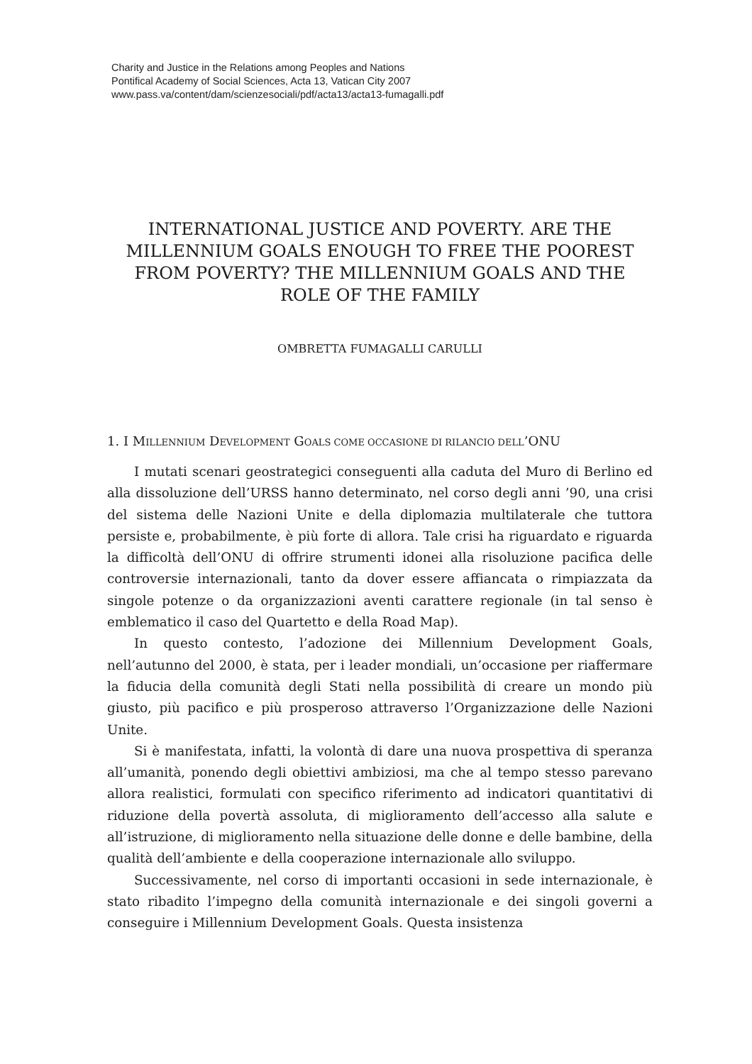Charity and Justice in the Relations among Peoples and Nations
Pontifical Academy of Social Sciences, Acta 13, Vatican City 2007
www.pass.va/content/dam/scienzesociali/pdf/acta13/acta13-fumagalli.pdf
INTERNATIONAL JUSTICE AND POVERTY. ARE THE MILLENNIUM GOALS ENOUGH TO FREE THE POOREST FROM POVERTY? THE MILLENNIUM GOALS AND THE ROLE OF THE FAMILY
OMBRETTA FUMAGALLI CARULLI
1. I MILLENNIUM DEVELOPMENT GOALS COME OCCASIONE DI RILANCIO DELL’ONU
I mutati scenari geostrategici conseguenti alla caduta del Muro di Berlino ed alla dissoluzione dell’URSS hanno determinato, nel corso degli anni ’90, una crisi del sistema delle Nazioni Unite e della diplomazia multilaterale che tuttora persiste e, probabilmente, è più forte di allora. Tale crisi ha riguardato e riguarda la difficoltà dell’ONU di offrire strumenti idonei alla risoluzione pacifica delle controversie internazionali, tanto da dover essere affiancata o rimpiazzata da singole potenze o da organizzazioni aventi carattere regionale (in tal senso è emblematico il caso del Quartetto e della Road Map).
In questo contesto, l’adozione dei Millennium Development Goals, nell’autunno del 2000, è stata, per i leader mondiali, un’occasione per riaffermare la fiducia della comunità degli Stati nella possibilità di creare un mondo più giusto, più pacifico e più prosperoso attraverso l’Organizzazione delle Nazioni Unite.
Si è manifestata, infatti, la volontà di dare una nuova prospettiva di speranza all’umanità, ponendo degli obiettivi ambiziosi, ma che al tempo stesso parevano allora realistici, formulati con specifico riferimento ad indicatori quantitativi di riduzione della povertà assoluta, di miglioramento dell’accesso alla salute e all’istruzione, di miglioramento nella situazione delle donne e delle bambine, della qualità dell’ambiente e della cooperazione internazionale allo sviluppo.
Successivamente, nel corso di importanti occasioni in sede internazionale, è stato ribadito l’impegno della comunità internazionale e dei singoli governi a conseguire i Millennium Development Goals. Questa insistenza